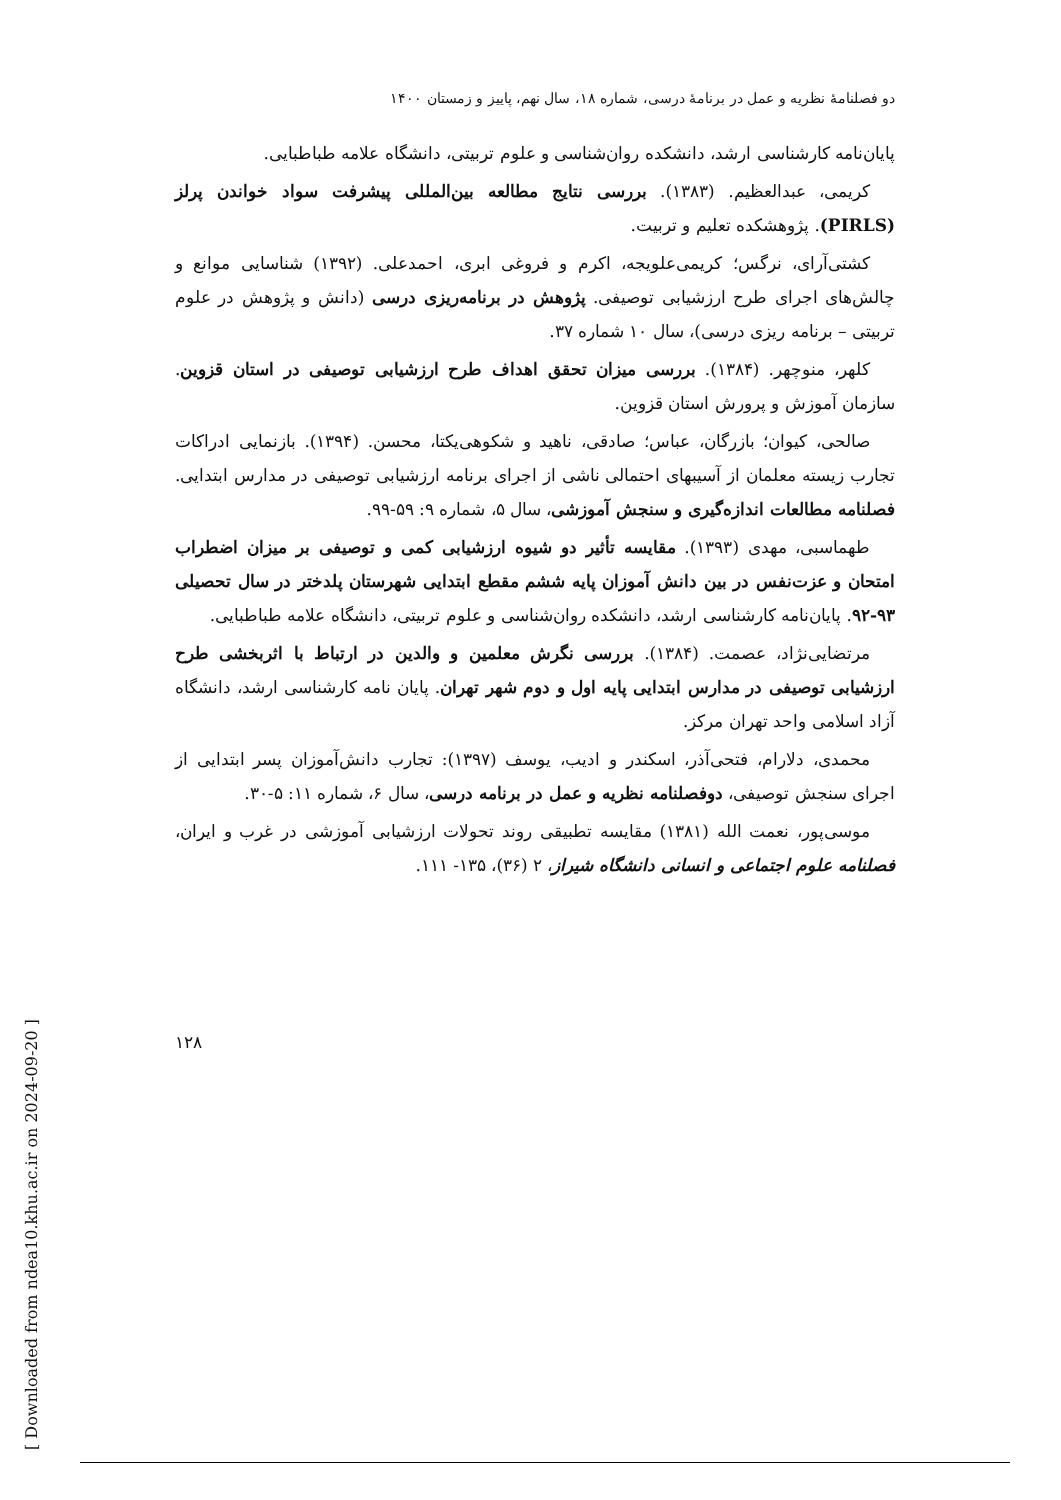[ Downloaded from ndea10.khu.ac.ir on 2024-09-20 ]
دو فصلنامهٔ نظریه و عمل در برنامهٔ درسی، شماره ۱۸، سال نهم، پاییز و زمستان ۱۴۰۰
پایان‌نامه کارشناسی ارشد، دانشکده روان‌شناسی و علوم تربیتی، دانشگاه علامه طباطبایی.
کریمی، عبدالعظیم. (۱۳۸۳). بررسی نتایج مطالعه بین‌المللی پیشرفت سواد خواندن پرلز (PIRLS). پژوهشکده تعلیم و تربیت.
کشتی‌آرای، نرگس؛ کریمی‌علویجه، اکرم و فروغی ابری، احمدعلی. (۱۳۹۲) شناسایی موانع و چالش‌های اجرای طرح ارزشیابی توصیفی. پژوهش در برنامه‌ریزی درسی (دانش و پژوهش در علوم تربیتی – برنامه ریزی درسی)، سال ۱۰ شماره ۳۷.
کلهر، منوچهر. (۱۳۸۴). بررسی میزان تحقق اهداف طرح ارزشیابی توصیفی در استان قزوین. سازمان آموزش و پرورش استان قزوین.
صالحی، کیوان؛ بازرگان، عباس؛ صادقی، ناهید و شکوهی‌یکتا، محسن. (۱۳۹۴). بازنمایی ادراکات تجارب زیسته معلمان از آسیبهای احتمالی ناشی از اجرای برنامه ارزشیابی توصیفی در مدارس ابتدایی. فصلنامه مطالعات اندازه‌گیری و سنجش آموزشی، سال ۵، شماره ۹: ۵۹-۹۹.
طهماسبی، مهدی (۱۳۹۳). مقایسه تأثیر دو شیوه ارزشیابی کمی و توصیفی بر میزان اضطراب امتحان و عزت‌نفس در بین دانش آموزان پایه ششم مقطع ابتدایی شهرستان پلدختر در سال تحصیلی ۹۳-۹۲. پایان‌نامه کارشناسی ارشد، دانشکده روان‌شناسی و علوم تربیتی، دانشگاه علامه طباطبایی.
مرتضایی‌نژاد، عصمت. (۱۳۸۴). بررسی نگرش معلمین و والدین در ارتباط با اثربخشی طرح ارزشیابی توصیفی در مدارس ابتدایی پایه اول و دوم شهر تهران. پایان نامه کارشناسی ارشد، دانشگاه آزاد اسلامی واحد تهران مرکز.
محمدی، دلارام، فتحی‌آذر، اسکندر و ادیب، یوسف (۱۳۹۷): تجارب دانش‌آموزان پسر ابتدایی از اجرای سنجش توصیفی، دوفصلنامه نظریه و عمل در برنامه درسی، سال ۶، شماره ۱۱: ۵-۳۰.
موسی‌پور، نعمت الله (۱۳۸۱) مقایسه تطبیقی روند تحولات ارزشیابی آموزشی در غرب و ایران، فصلنامه علوم اجتماعی و انسانی دانشگاه شیراز، ۲ (۳۶)، ۱۳۵- ۱۱۱.
۱۲۸